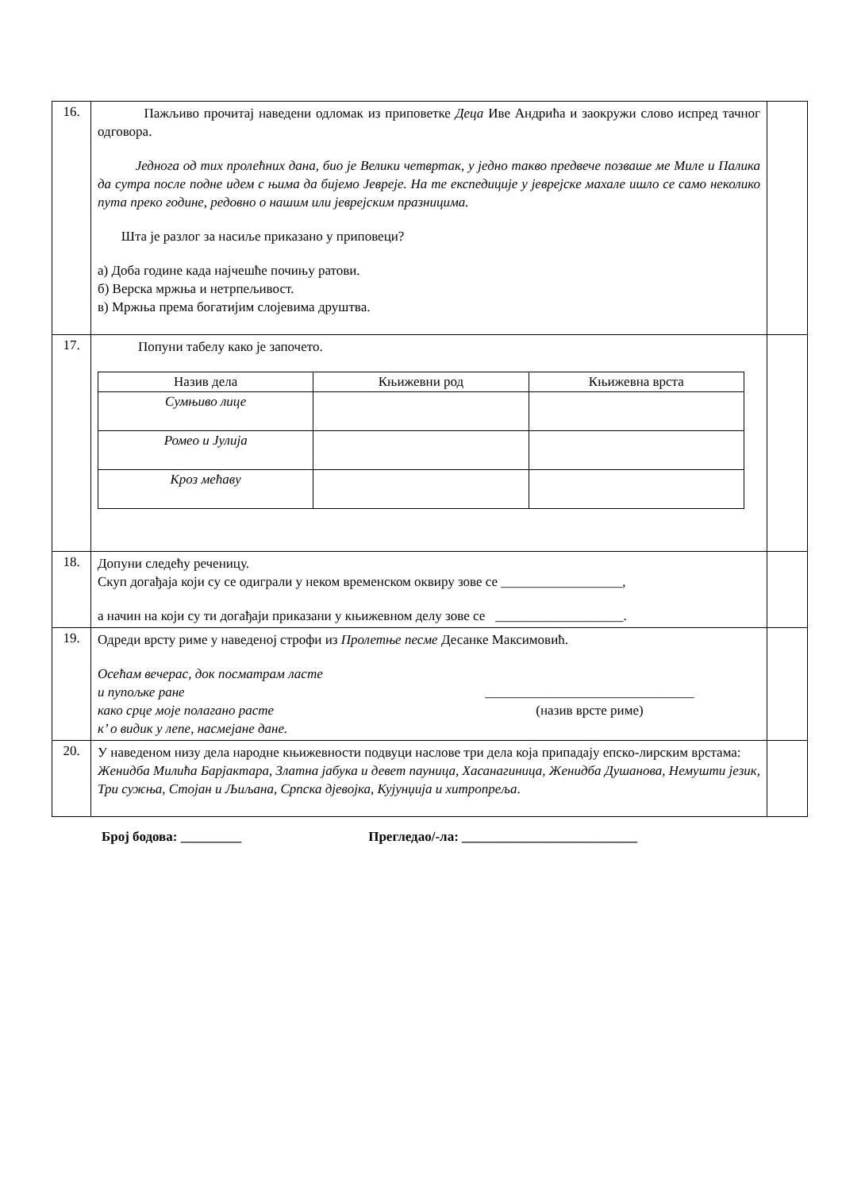| 16. | Пажљиво прочитај наведени одломак из приповетке Деца Иве Андрића и заокружи слово испред тачног одговора. Једнога од тих пролећних дана, био је Велики четвртак, у једно такво предвече позваше ме Миле и Палика да сутра после подне идем с њима да бијемо Јевреје. На те експедиције у јеврејске махале ишло се само неколико пута преко године, редовно о нашим или јеврејским празницима. Шта је разлог за насиље приказано у приповеци? а) Доба године када најчешће почињу ратови. б) Верска мржња и нетрпељивост. в) Мржња према богатијим слојевима друштва. | |
| 17. | Попуни табелу како је започето. / Назив дела / Књижевни род / Књижевна врста / / Сумњиво лице / / / / Ромео и Јулија / / / / Кроз мећаву / / / | |
| 18. | Допуни следећу реченицу. Скуп догађаја који су се одиграли у неком временском оквиру зове се __________________, а начин на који су ти догађаји приказани у књижевном делу зове се ___________________. | |
| 19. | Одреди врсту риме у наведеној строфи из Пролетње песме Десанке Максимовић. Осећам вечерас, док посматрам ласте и пупољке ране како срце моје полагано расте к’ о видик у лепе, насмејане дане. _______________________________ (назив врсте риме) | |
| 20. | У наведеном низу дела народне књижевности подвуци наслове три дела која припадају епско-лирским врстама: Женидба Милића Барјактара, Златна јабука и девет пауница, Хасанагиница, Женидба Душанова, Немушти језик, Три сужња, Стојан и Љиљана, Српска дјевојка , Кујунџија и хитропреља . | |
Број бодова: _________ Прегледао/-ла: __________________________